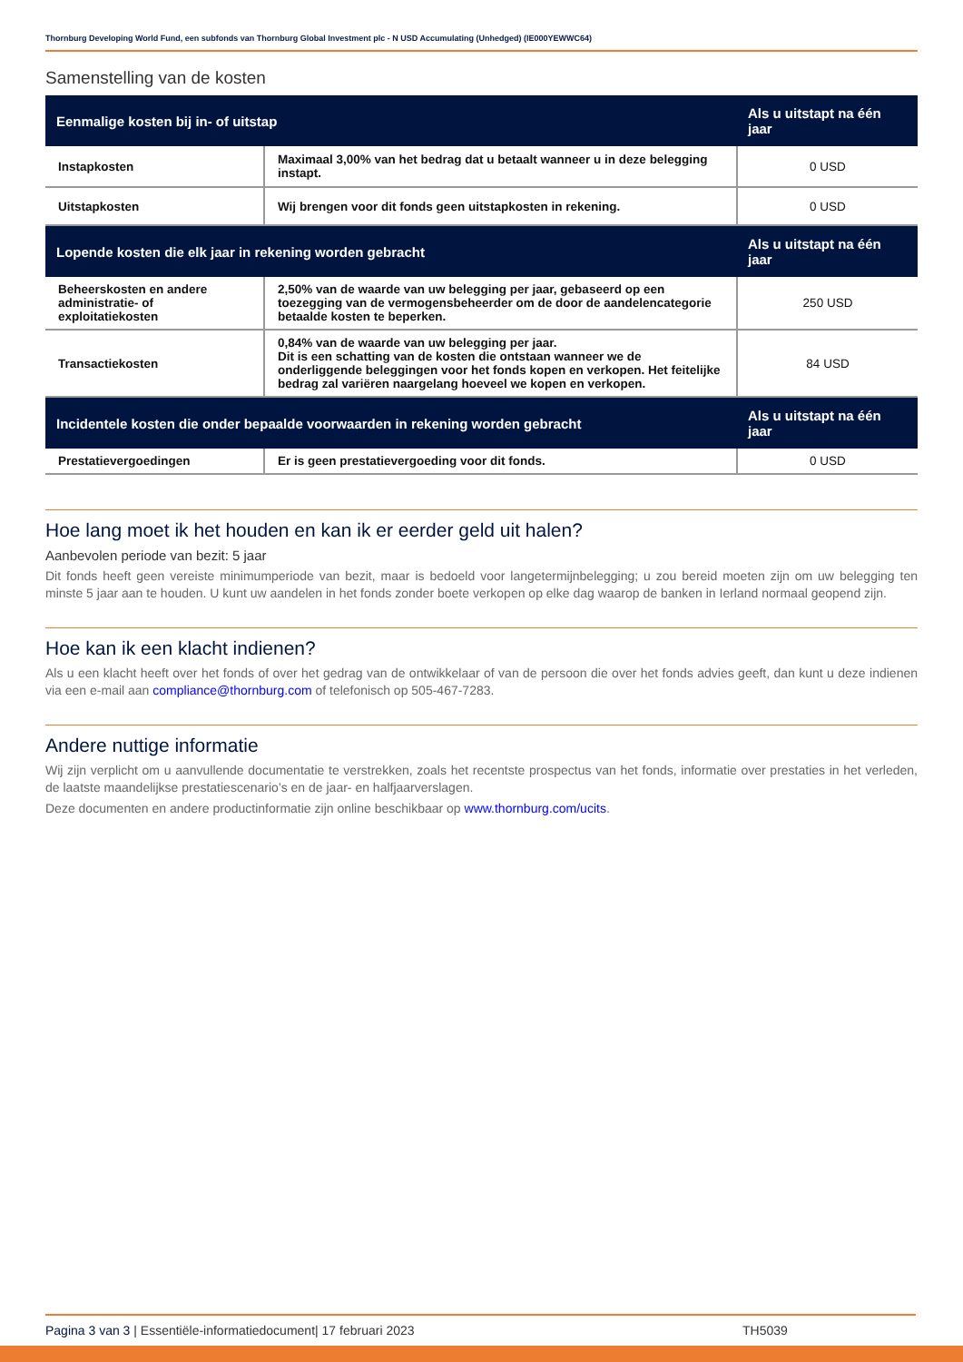Thornburg Developing World Fund, een subfonds van Thornburg Global Investment plc - N USD Accumulating (Unhedged) (IE000YEWWC64)
Samenstelling van de kosten
| Eenmalige kosten bij in- of uitstap | | Als u uitstapt na één jaar |
| --- | --- | --- |
| Instapkosten | Maximaal 3,00% van het bedrag dat u betaalt wanneer u in deze belegging instapt. | 0 USD |
| Uitstapkosten | Wij brengen voor dit fonds geen uitstapkosten in rekening. | 0 USD |
| Lopende kosten die elk jaar in rekening worden gebracht | | Als u uitstapt na één jaar |
| Beheerskosten en andere administratie- of exploitatiekosten | 2,50% van de waarde van uw belegging per jaar, gebaseerd op een toezegging van de vermogensbeheerder om de door de aandelencategorie betaalde kosten te beperken. | 250 USD |
| Transactiekosten | 0,84% van de waarde van uw belegging per jaar. Dit is een schatting van de kosten die ontstaan wanneer we de onderliggende beleggingen voor het fonds kopen en verkopen. Het feitelijke bedrag zal variëren naargelang hoeveel we kopen en verkopen. | 84 USD |
| Incidentele kosten die onder bepaalde voorwaarden in rekening worden gebracht | | Als u uitstapt na één jaar |
| Prestatievergoedingen | Er is geen prestatievergoeding voor dit fonds. | 0 USD |
Hoe lang moet ik het houden en kan ik er eerder geld uit halen?
Aanbevolen periode van bezit: 5 jaar
Dit fonds heeft geen vereiste minimumperiode van bezit, maar is bedoeld voor langetermijnbelegging; u zou bereid moeten zijn om uw belegging ten minste 5 jaar aan te houden. U kunt uw aandelen in het fonds zonder boete verkopen op elke dag waarop de banken in Ierland normaal geopend zijn.
Hoe kan ik een klacht indienen?
Als u een klacht heeft over het fonds of over het gedrag van de ontwikkelaar of van de persoon die over het fonds advies geeft, dan kunt u deze indienen via een e-mail aan compliance@thornburg.com of telefonisch op 505-467-7283.
Andere nuttige informatie
Wij zijn verplicht om u aanvullende documentatie te verstrekken, zoals het recentste prospectus van het fonds, informatie over prestaties in het verleden, de laatste maandelijkse prestatiescenario’s en de jaar- en halfjaarverslagen.
Deze documenten en andere productinformatie zijn online beschikbaar op www.thornburg.com/ucits.
Pagina 3 van 3 | Essentiële-informatiedocument| 17 februari 2023 TH5039